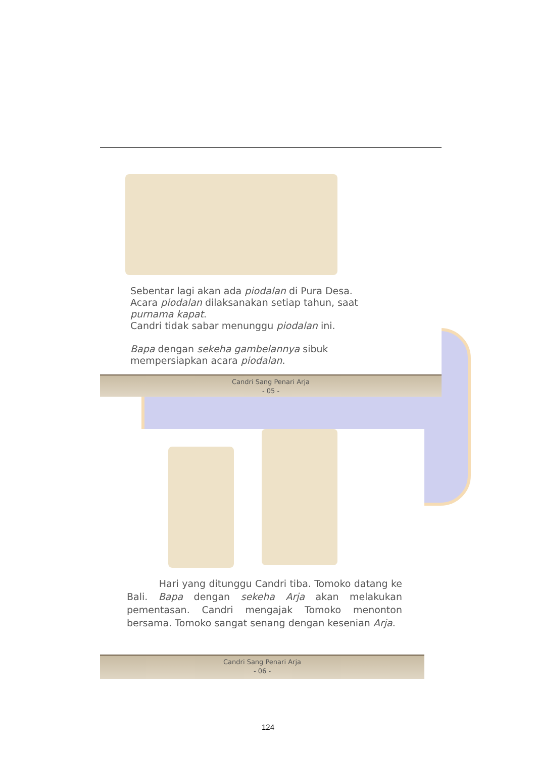Sebentar lagi akan ada piodalan di Pura Desa.
Acara piodalan dilaksanakan setiap tahun, saat
purnama kapat.
Candri tidak sabar menunggu piodalan ini.
Bapa dengan sekeha gambelannya sibuk
mempersiapkan acara piodalan.
Candri Sang Penari Arja
- 05 -
Hari yang ditunggu Candri tiba. Tomoko datang ke Bali. Bapa dengan sekeha Arja akan melakukan pementasan. Candri mengajak Tomoko menonton bersama. Tomoko sangat senang dengan kesenian Arja.
Candri Sang Penari Arja
- 06 -
124